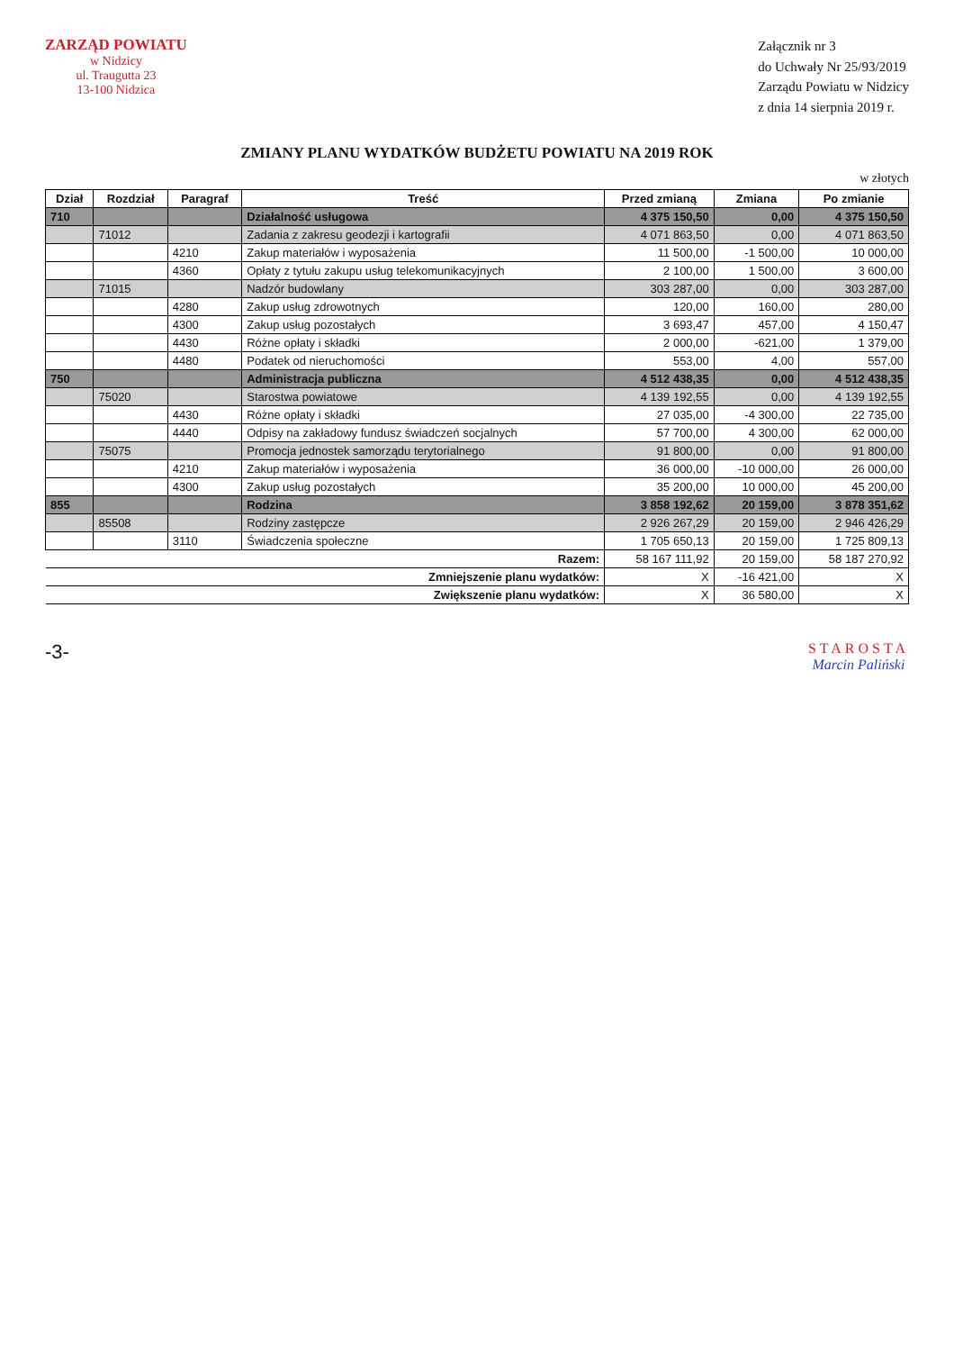ZARZĄD POWIATU
w Nidzicy
ul. Traugutta 23
13-100 Nidzica
Załącznik nr 3
do Uchwały Nr 25/93/2019
Zarządu Powiatu w Nidzicy
z dnia 14 sierpnia 2019 r.
ZMIANY PLANU WYDATKÓW BUDŻETU POWIATU NA 2019 ROK
w złotych
| Dział | Rozdział | Paragraf | Treść | Przed zmianą | Zmiana | Po zmianie |
| --- | --- | --- | --- | --- | --- | --- |
| 710 | | | Działalność usługowa | 4 375 150,50 | 0,00 | 4 375 150,50 |
| | 71012 | | Zadania z zakresu geodezji i kartografii | 4 071 863,50 | 0,00 | 4 071 863,50 |
| | | 4210 | Zakup materiałów i wyposażenia | 11 500,00 | -1 500,00 | 10 000,00 |
| | | 4360 | Opłaty z tytułu zakupu usług telekomunikacyjnych | 2 100,00 | 1 500,00 | 3 600,00 |
| | 71015 | | Nadzór budowlany | 303 287,00 | 0,00 | 303 287,00 |
| | | 4280 | Zakup usług zdrowotnych | 120,00 | 160,00 | 280,00 |
| | | 4300 | Zakup usług pozostałych | 3 693,47 | 457,00 | 4 150,47 |
| | | 4430 | Różne opłaty i składki | 2 000,00 | -621,00 | 1 379,00 |
| | | 4480 | Podatek od nieruchomości | 553,00 | 4,00 | 557,00 |
| 750 | | | Administracja publiczna | 4 512 438,35 | 0,00 | 4 512 438,35 |
| | 75020 | | Starostwa powiatowe | 4 139 192,55 | 0,00 | 4 139 192,55 |
| | | 4430 | Różne opłaty i składki | 27 035,00 | -4 300,00 | 22 735,00 |
| | | 4440 | Odpisy na zakładowy fundusz świadczeń socjalnych | 57 700,00 | 4 300,00 | 62 000,00 |
| | 75075 | | Promocja jednostek samorządu terytorialnego | 91 800,00 | 0,00 | 91 800,00 |
| | | 4210 | Zakup materiałów i wyposażenia | 36 000,00 | -10 000,00 | 26 000,00 |
| | | 4300 | Zakup usług pozostałych | 35 200,00 | 10 000,00 | 45 200,00 |
| 855 | | | Rodzina | 3 858 192,62 | 20 159,00 | 3 878 351,62 |
| | 85508 | | Rodziny zastępcze | 2 926 267,29 | 20 159,00 | 2 946 426,29 |
| | | 3110 | Świadczenia społeczne | 1 705 650,13 | 20 159,00 | 1 725 809,13 |
| Razem: | | | | 58 167 111,92 | 20 159,00 | 58 187 270,92 |
| Zmniejszenie planu wydatków: | | | | X | -16 421,00 | X |
| Zwiększenie planu wydatków: | | | | X | 36 580,00 | X |
-3-
STAROSTA
Marcin Paliński